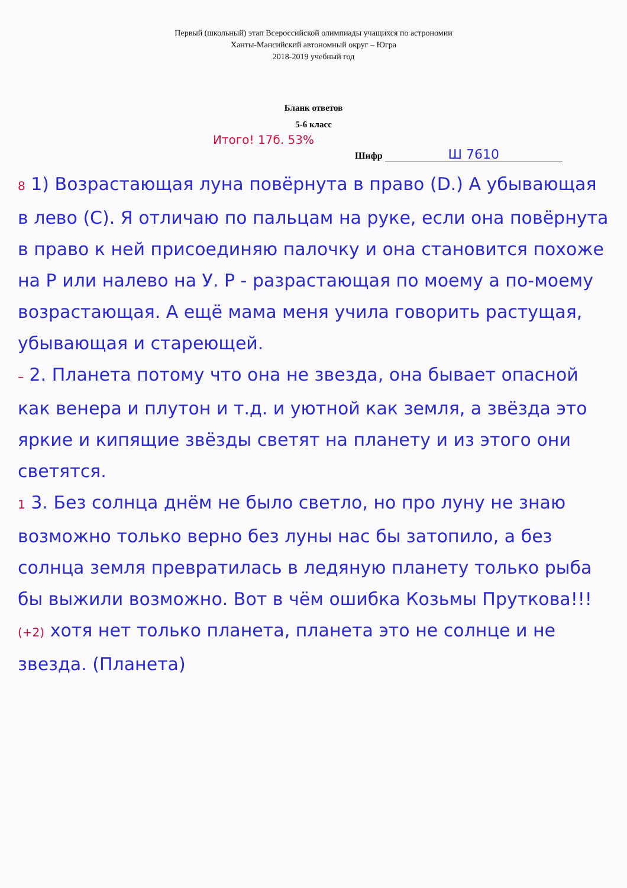Первый (школьный) этап Всероссийской олимпиады учащихся по астрономии
Ханты-Мансийский автономный округ – Югра
2018-2019 учебный год
Бланк ответов
5-6 класс
Итого! 17б. 53%
Шифр Ш 7610
8 1) Возрастающая луна повёрнута в право (D.) А убывающая в лево (C). Я отличаю по пальцам на руке, если она повёрнута в право к ней присоединяю палочку и она становится похоже на Р или налево на У. Р - рaзрастающая по моему а по-моему возрастающая. А ещё мама меня учила говорить растущая, убывающая и стареющей.
– 2. Планета потому что она не звезда, она бывает опасной как венера и плутон и т.д. и уютной как земля, а звёзда это яркие и кипящие звёзды светят на планету и из этого они светятся.
1 3. Без солнца днём не было светло, но про луну не знаю возможно только верно без луны нас бы затопило, а без солнца земля превратилась в ледяную планету только рыба бы выжили возможно. Вот в чём ошибка Козьмы Пруткова!!!
(+2) хотя нет только планета, планета это не солнце и не звезда. (Планета)